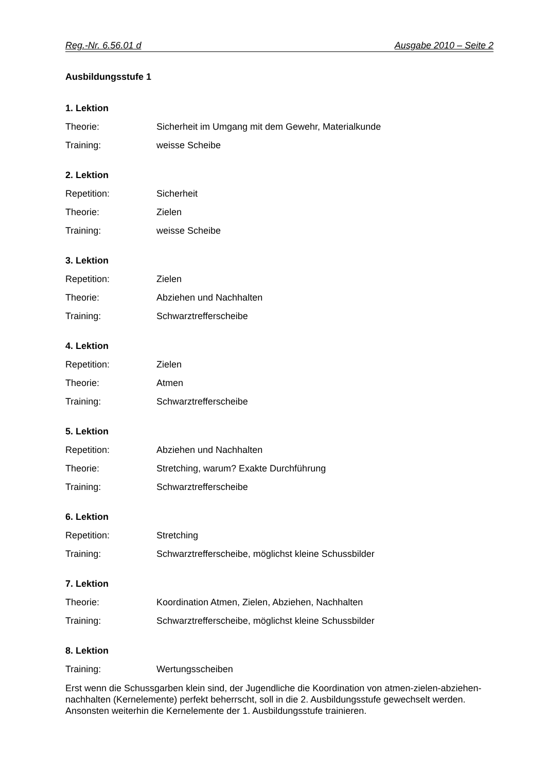Reg.-Nr. 6.56.01 d Ausgabe 2010 – Seite 2
Ausbildungsstufe 1
1. Lektion
Theorie: Sicherheit im Umgang mit dem Gewehr, Materialkunde
Training: weisse Scheibe
2. Lektion
Repetition: Sicherheit
Theorie: Zielen
Training: weisse Scheibe
3. Lektion
Repetition: Zielen
Theorie: Abziehen und Nachhalten
Training: Schwarztrefferscheibe
4. Lektion
Repetition: Zielen
Theorie: Atmen
Training: Schwarztrefferscheibe
5. Lektion
Repetition: Abziehen und Nachhalten
Theorie: Stretching, warum? Exakte Durchführung
Training: Schwarztrefferscheibe
6. Lektion
Repetition: Stretching
Training: Schwarztrefferscheibe, möglichst kleine Schussbilder
7. Lektion
Theorie: Koordination Atmen, Zielen, Abziehen, Nachhalten
Training: Schwarztrefferscheibe, möglichst kleine Schussbilder
8. Lektion
Training: Wertungsscheiben
Erst wenn die Schussgarben klein sind, der Jugendliche die Koordination von atmen-zielen-abziehen-nachhalten (Kernelemente) perfekt beherrscht, soll in die 2. Ausbildungsstufe gewechselt werden. Ansonsten weiterhin die Kernelemente der 1. Ausbildungsstufe trainieren.